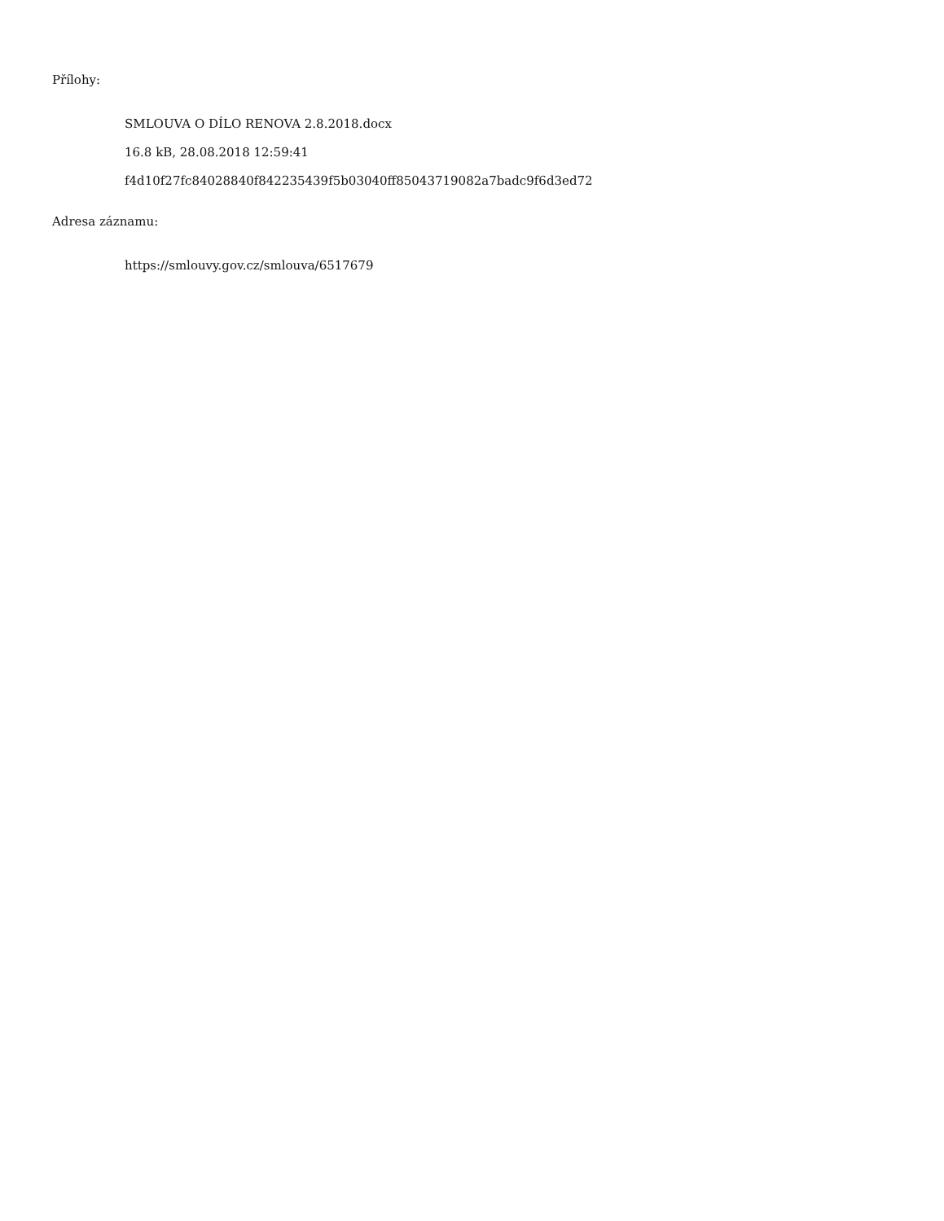Přílohy:
SMLOUVA O DÍLO RENOVA 2.8.2018.docx
16.8 kB, 28.08.2018 12:59:41
f4d10f27fc84028840f842235439f5b03040ff85043719082a7badc9f6d3ed72
Adresa záznamu:
https://smlouvy.gov.cz/smlouva/6517679